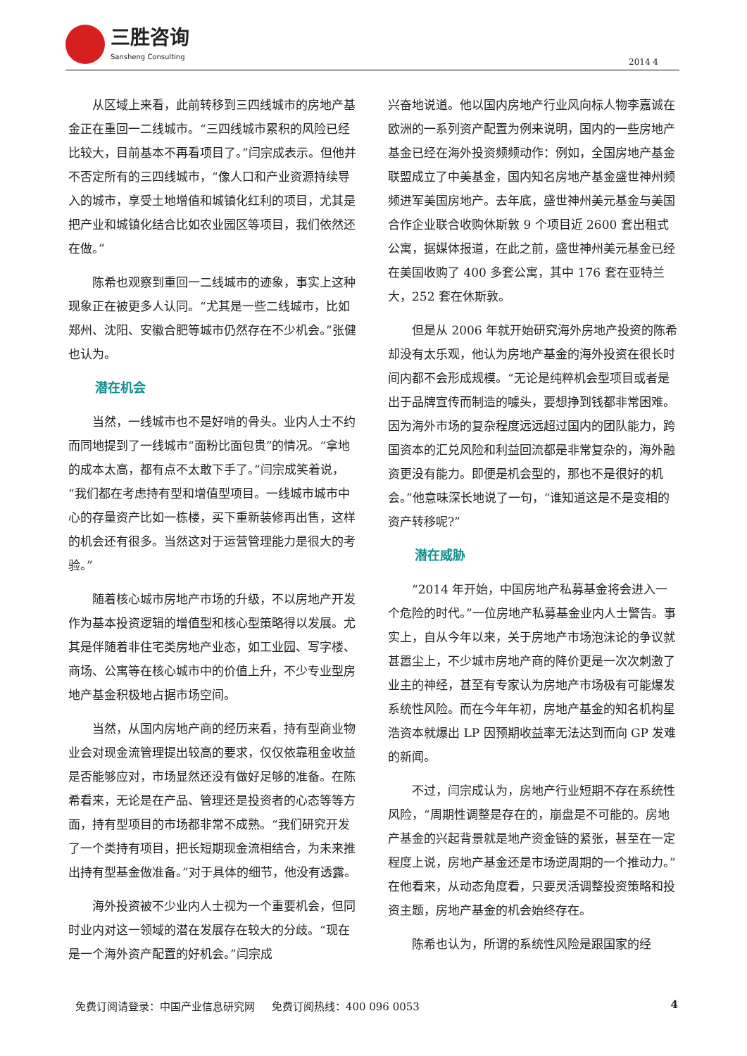三胜咨询
Sansheng Consulting
2014 4
从区域上来看，此前转移到三四线城市的房地产基金正在重回一二线城市。“三四线城市累积的风险已经比较大，目前基本不再看项目了。”闫宗成表示。但他并不否定所有的三四线城市，“像人口和产业资源持续导入的城市，享受土地增值和城镇化红利的项目，尤其是把产业和城镇化结合比如农业园区等项目，我们依然还在做。”
陈希也观察到重回一二线城市的迹象，事实上这种现象正在被更多人认同。“尤其是一些二线城市，比如郑州、沈阳、安徽合肥等城市仍然存在不少机会。”张健也认为。
潜在机会
当然，一线城市也不是好啃的骨头。业内人士不约而同地提到了一线城市“面粉比面包贵”的情况。“拿地的成本太高，都有点不太敢下手了。”闫宗成笑着说，“我们都在考虑持有型和增值型项目。一线城市城市中心的存量资产比如一栋楼，买下重新装修再出售，这样的机会还有很多。当然这对于运营管理能力是很大的考验。”
随着核心城市房地产市场的升级，不以房地产开发作为基本投资逻辑的增值型和核心型策略得以发展。尤其是伴随着非住宅类房地产业态，如工业园、写字楼、商场、公寓等在核心城市中的价值上升，不少专业型房地产基金积极地占据市场空间。
当然，从国内房地产商的经历来看，持有型商业物业会对现金流管理提出较高的要求，仅仅依靠租金收益是否能够应对，市场显然还没有做好足够的准备。在陈希看来，无论是在产品、管理还是投资者的心态等等方面，持有型项目的市场都非常不成熟。“我们研究开发了一个类持有项目，把长短期现金流相结合，为未来推出持有型基金做准备。”对于具体的细节，他没有透露。
海外投资被不少业内人士视为一个重要机会，但同时业内对这一领域的潜在发展存在较大的分歧。“现在是一个海外资产配置的好机会。”闫宗成
兴奋地说道。他以国内房地产行业风向标人物李嘉诚在欧洲的一系列资产配置为例来说明，国内的一些房地产基金已经在海外投资频频动作：例如，全国房地产基金联盟成立了中美基金，国内知名房地产基金盛世神州频频进军美国房地产。去年底，盛世神州美元基金与美国合作企业联合收购休斯敦 9 个项目近 2600 套出租式公寓，据媒体报道，在此之前，盛世神州美元基金已经在美国收购了 400 多套公寓，其中 176 套在亚特兰大，252 套在休斯敦。
但是从 2006 年就开始研究海外房地产投资的陈希却没有太乐观，他认为房地产基金的海外投资在很长时间内都不会形成规模。“无论是纯粹机会型项目或者是出于品牌宣传而制造的噱头，要想挣到钱都非常困难。因为海外市场的复杂程度远远超过国内的团队能力，跨国资本的汇兑风险和利益回流都是非常复杂的，海外融资更没有能力。即便是机会型的，那也不是很好的机会。”他意味深长地说了一句，“谁知道这是不是变相的资产转移呢?”
潜在威胁
“2014 年开始，中国房地产私募基金将会进入一个危险的时代。”一位房地产私募基金业内人士警告。事实上，自从今年以来，关于房地产市场泡沫论的争议就甚嚣尘上，不少城市房地产商的降价更是一次次刺激了业主的神经，甚至有专家认为房地产市场极有可能爆发系统性风险。而在今年年初，房地产基金的知名机构星浩资本就爆出 LP 因预期收益率无法达到而向 GP 发难的新闻。
不过，闫宗成认为，房地产行业短期不存在系统性风险，“周期性调整是存在的，崩盘是不可能的。房地产基金的兴起背景就是地产资金链的紧张，甚至在一定程度上说，房地产基金还是市场逆周期的一个推动力。”在他看来，从动态角度看，只要灵活调整投资策略和投资主题，房地产基金的机会始终存在。
陈希也认为，所谓的系统性风险是跟国家的经
免费订阅请登录：中国产业信息研究网 免费订阅热线：400 096 0053 4